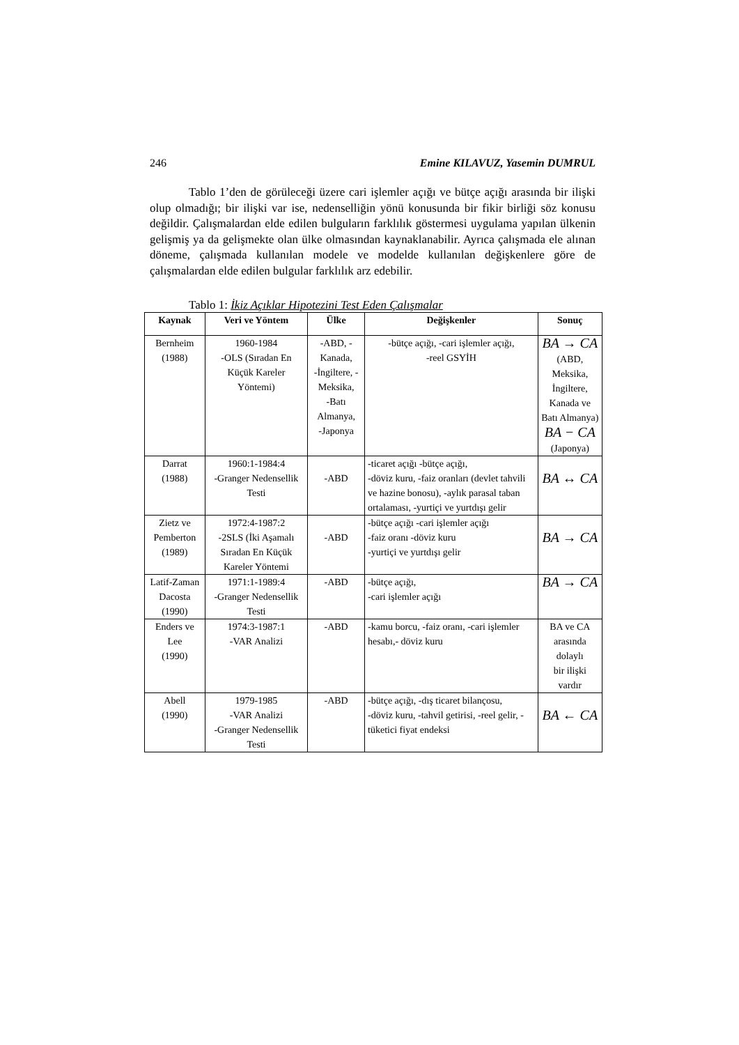246 Emine KILAVUZ, Yasemin DUMRUL
Tablo 1’den de görüleceği üzere cari işlemler açığı ve bütçe açığı arasında bir ilişki olup olmadığı; bir ilişki var ise, nedenselliğin yönü konusunda bir fikir birliği söz konusu değildir. Çalışmalardan elde edilen bulguların farklılık göstermesi uygulama yapılan ülkenin gelişmiş ya da gelişmekte olan ülke olmasından kaynaklanabilir. Ayrıca çalışmada ele alınan döneme, çalışmada kullanılan modele ve modelde kullanılan değişkenlere göre de çalışmalardan elde edilen bulgular farklılık arz edebilir.
Tablo 1: İkiz Açıklar Hipotezini Test Eden Çalışmalar
| Kaynak | Veri ve Yöntem | Ülke | Değişkenler | Sonuç |
| --- | --- | --- | --- | --- |
| Bernheim (1988) | 1960-1984 -OLS (Sıradan En Küçük Kareler Yöntemi) | -ABD, -Kanada, -İngiltere, -Meksika, -Batı Almanya, -Japonya | -bütçe açığı, -cari işlemler açığı, -reel GSYİH | BA → CA (ABD, Meksika, İngiltere, Kanada ve Batı Almanya) BA − CA (Japonya) |
| Darrat (1988) | 1960:1-1984:4 -Granger Nedensellik Testi | -ABD | -ticaret açığı -bütçe açığı, -döviz kuru, -faiz oranları (devlet tahvili ve hazine bonosu), -aylık parasal taban ortalaması, -yurtiçi ve yurtdışı gelir | BA ↔ CA |
| Zietz ve Pemberton (1989) | 1972:4-1987:2 -2SLS (İki Aşamalı Sıradan En Küçük Kareler Yöntemi | -ABD | -bütçe açığı -cari işlemler açığı -faiz oranı -döviz kuru -yurtiçi ve yurtdışı gelir | BA → CA |
| Latif-Zaman Dacosta (1990) | 1971:1-1989:4 -Granger Nedensellik Testi | -ABD | -bütçe açığı, -cari işlemler açığı | BA → CA |
| Enders ve Lee (1990) | 1974:3-1987:1 -VAR Analizi | -ABD | -kamu borcu, -faiz oranı, -cari işlemler hesabı,- döviz kuru | BA ve CA arasında dolaylı bir ilişki vardır |
| Abell (1990) | 1979-1985 -VAR Analizi -Granger Nedensellik Testi | -ABD | -bütçe açığı, -dış ticaret bilançosu, -döviz kuru, -tahvil getirisi, -reel gelir, -tüketici fiyat endeksi | BA ← CA |